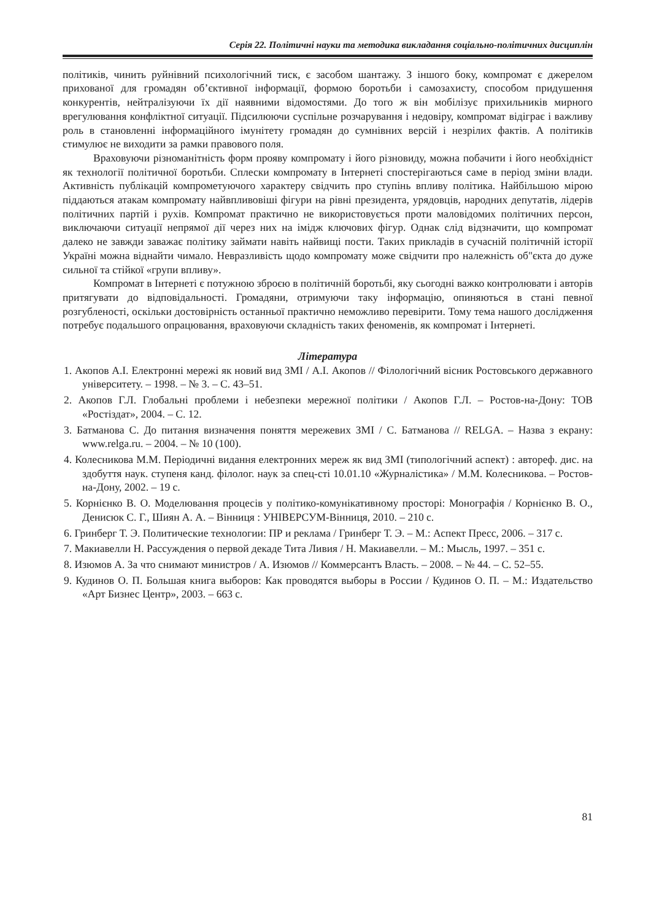Серія 22. Політичні науки та методика викладання соціально-політичних дисциплін
політиків, чинить руйнівний психологічний тиск, є засобом шантажу. З іншого боку, компромат є джерелом прихованої для громадян об’єктивної інформації, формою боротьби і самозахисту, способом придушення конкурентів, нейтралізуючи їх дії наявними відомостями. До того ж він мобілізує прихильників мирного врегулювання конфліктної ситуації. Підсилюючи суспільне розчарування і недовіру, компромат відіграє і важливу роль в становленні інформаційного імунітету громадян до сумнівних версій і незрілих фактів. А політиків стимулює не виходити за рамки правового поля.
Враховуючи різноманітність форм прояву компромату і його різновиду, можна побачити і його необхідніст як технології політичної боротьби. Сплески компромату в Інтернеті спостерігаються саме в період зміни влади. Активність публікацій компрометуючого характеру свідчить про ступінь впливу політика. Найбільшою мірою піддаються атакам компромату найвпливовіші фігури на рівні президента, урядовців, народних депутатів, лідерів політичних партій і рухів. Компромат практично не використовується проти маловідомих політичних персон, виключаючи ситуації непрямої дії через них на імідж ключових фігур. Однак слід відзначити, що компромат далеко не завжди заважає політику займати навіть найвищі пости. Таких прикладів в сучасній політичній історії Україні можна віднайти чимало. Невразливість щодо компромату може свідчити про належність об"єкта до дуже сильної та стійкої «групи впливу».
Компромат в Інтернеті є потужною зброєю в політичній боротьбі, яку сьогодні важко контролювати і авторів притягувати до відповідальності. Громадяни, отримуючи таку інформацію, опиняються в стані певної розгубленості, оскільки достовірність останньої практично неможливо перевірити. Тому тема нашого дослідження потребує подальшого опрацювання, враховуючи складність таких феноменів, як компромат і Інтернеті.
Література
1. Акопов А.І. Електронні мережі як новий вид ЗМІ / А.І. Акопов // Філологічний вісник Ростовського державного університету. – 1998. – № 3. – С. 43–51.
2. Акопов Г.Л. Глобальні проблеми і небезпеки мережної політики / Акопов Г.Л. – Ростов-на-Дону: ТОВ «Ростіздат», 2004. – С. 12.
3. Батманова С. До питання визначення поняття мережевих ЗМІ / С. Батманова // RELGA. – Назва з екрану: www.relga.ru. – 2004. – № 10 (100).
4. Колесникова М.М. Періодичні видання електронних мереж як вид ЗМІ (типологічний аспект) : автореф. дис. на здобуття наук. ступеня канд. філолог. наук за спец-сті 10.01.10 «Журналістика» / М.М. Колесникова. – Ростов-на-Дону, 2002. – 19 с.
5. Корнієнко В. О. Моделювання процесів у політико-комунікативному просторі: Монографія / Корнієнко В. О., Денисюк С. Г., Шиян А. А. – Вінниця : УНІВЕРСУМ-Вінниця, 2010. – 210 с.
6. Гринберг Т. Э. Политические технологии: ПР и реклама / Гринберг Т. Э. – М.: Аспект Пресс, 2006. – 317 с.
7. Макиавелли Н. Рассуждения о первой декаде Тита Ливия / Н. Макиавелли. – М.: Мысль, 1997. – 351 с.
8. Изюмов А. За что снимают министров / А. Изюмов // Коммерсантъ Власть. – 2008. – № 44. – С. 52–55.
9. Кудинов О. П. Большая книга выборов: Как проводятся выборы в России / Кудинов О. П. – М.: Издательство «Арт Бизнес Центр», 2003. – 663 с.
81